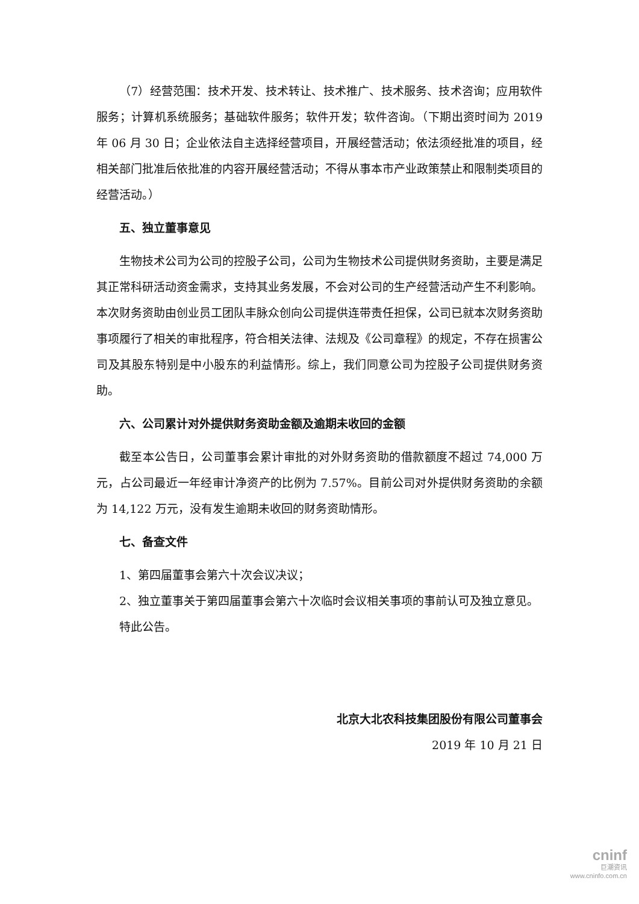（7）经营范围：技术开发、技术转让、技术推广、技术服务、技术咨询；应用软件服务；计算机系统服务；基础软件服务；软件开发；软件咨询。（下期出资时间为 2019 年 06 月 30 日；企业依法自主选择经营项目，开展经营活动；依法须经批准的项目，经相关部门批准后依批准的内容开展经营活动；不得从事本市产业政策禁止和限制类项目的经营活动。）
五、独立董事意见
生物技术公司为公司的控股子公司，公司为生物技术公司提供财务资助，主要是满足其正常科研活动资金需求，支持其业务发展，不会对公司的生产经营活动产生不利影响。本次财务资助由创业员工团队丰脉众创向公司提供连带责任担保，公司已就本次财务资助事项履行了相关的审批程序，符合相关法律、法规及《公司章程》的规定，不存在损害公司及其股东特别是中小股东的利益情形。综上，我们同意公司为控股子公司提供财务资助。
六、公司累计对外提供财务资助金额及逾期未收回的金额
截至本公告日，公司董事会累计审批的对外财务资助的借款额度不超过 74,000 万元，占公司最近一年经审计净资产的比例为 7.57%。目前公司对外提供财务资助的余额为 14,122 万元，没有发生逾期未收回的财务资助情形。
七、备查文件
1、第四届董事会第六十次会议决议；
2、独立董事关于第四届董事会第六十次临时会议相关事项的事前认可及独立意见。
特此公告。
北京大北农科技集团股份有限公司董事会
2019 年 10 月 21 日
cninf
巨潮资讯
www.cninfo.com.cn